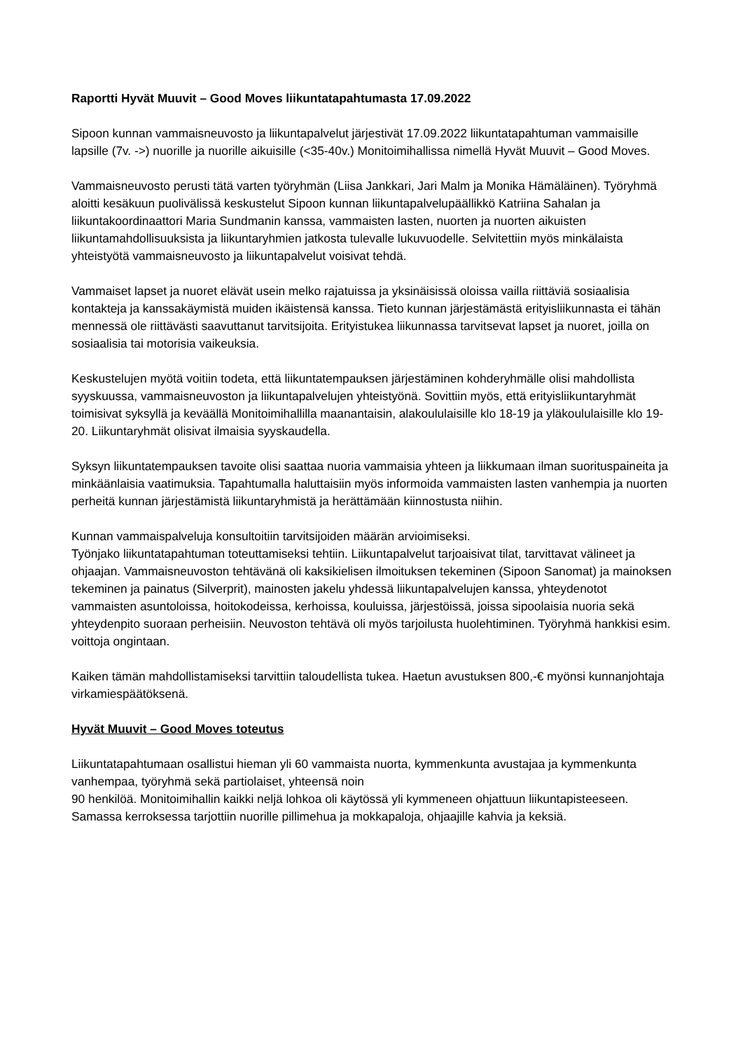Raportti Hyvät Muuvit – Good Moves liikuntatapahtumasta 17.09.2022
Sipoon kunnan vammaisneuvosto ja liikuntapalvelut järjestivät 17.09.2022 liikuntatapahtuman vammaisille lapsille (7v. ->) nuorille ja nuorille aikuisille (<35-40v.) Monitoimihallissa nimellä Hyvät Muuvit – Good Moves.
Vammaisneuvosto perusti tätä varten työryhmän (Liisa Jankkari, Jari Malm ja Monika Hämäläinen). Työryhmä aloitti kesäkuun puolivälissä keskustelut Sipoon kunnan liikuntapalvelupäällikkö Katriina Sahalan ja liikuntakoordinaattori Maria Sundmanin kanssa, vammaisten lasten, nuorten ja nuorten aikuisten liikuntamahdollisuuksista ja liikuntaryhmien jatkosta tulevalle lukuvuodelle. Selvitettiin myös minkälaista yhteistyötä vammaisneuvosto ja liikuntapalvelut voisivat tehdä.
Vammaiset lapset ja nuoret elävät usein melko rajatuissa ja yksinäisissä oloissa vailla riittäviä sosiaalisia kontakteja ja kanssakäymistä muiden ikäistensä kanssa. Tieto kunnan järjestämästä erityisliikunnasta ei tähän mennessä ole riittävästi saavuttanut tarvitsijoita. Erityistukea liikunnassa tarvitsevat lapset ja nuoret, joilla on sosiaalisia tai motorisia vaikeuksia.
Keskustelujen myötä voitiin todeta, että liikuntatempauksen järjestäminen kohderyhmälle olisi mahdollista syyskuussa, vammaisneuvoston ja liikuntapalvelujen yhteistyönä. Sovittiin myös, että erityisliikuntaryhmät toimisivat syksyllä ja keväällä Monitoimihallilla maanantaisin, alakoululaisille klo 18-19 ja yläkoululaisille klo 19-20. Liikuntaryhmät olisivat ilmaisia syyskaudella.
Syksyn liikuntatempauksen tavoite olisi saattaa nuoria vammaisia yhteen ja liikkumaan ilman suorituspaineita ja minkäänlaisia vaatimuksia. Tapahtumalla haluttaisiin myös informoida vammaisten lasten vanhempia ja nuorten perheitä kunnan järjestämistä liikuntaryhmistä ja herättämään kiinnostusta niihin.
Kunnan vammaispalveluja konsultoitiin tarvitsijoiden määrän arvioimiseksi.
Työnjako liikuntatapahtuman toteuttamiseksi tehtiin. Liikuntapalvelut tarjoaisivat tilat, tarvittavat välineet ja ohjaajan. Vammaisneuvoston tehtävänä oli kaksikielisen ilmoituksen tekeminen (Sipoon Sanomat) ja mainoksen tekeminen ja painatus (Silverprit), mainosten jakelu yhdessä liikuntapalvelujen kanssa, yhteydenotot vammaisten asuntoloissa, hoitokodeissa, kerhoissa, kouluissa, järjestöissä, joissa sipoolaisia nuoria sekä yhteydenpito suoraan perheisiin. Neuvoston tehtävä oli myös tarjoilusta huolehtiminen. Työryhmä hankkisi esim. voittoja ongintaan.
Kaiken tämän mahdollistamiseksi tarvittiin taloudellista tukea. Haetun avustuksen 800,-€ myönsi kunnanjohtaja virkamiespäätöksenä.
Hyvät Muuvit – Good Moves toteutus
Liikuntatapahtumaan osallistui hieman yli 60 vammaista nuorta, kymmenkunta avustajaa ja kymmenkunta vanhempaa, työryhmä sekä partiolaiset, yhteensä noin
90 henkilöä. Monitoimihallin kaikki neljä lohkoa oli käytössä yli kymmeneen ohjattuun liikuntapisteeseen. Samassa kerroksessa tarjottiin nuorille pillimehua ja mokkapaloja, ohjaajille kahvia ja keksiä.